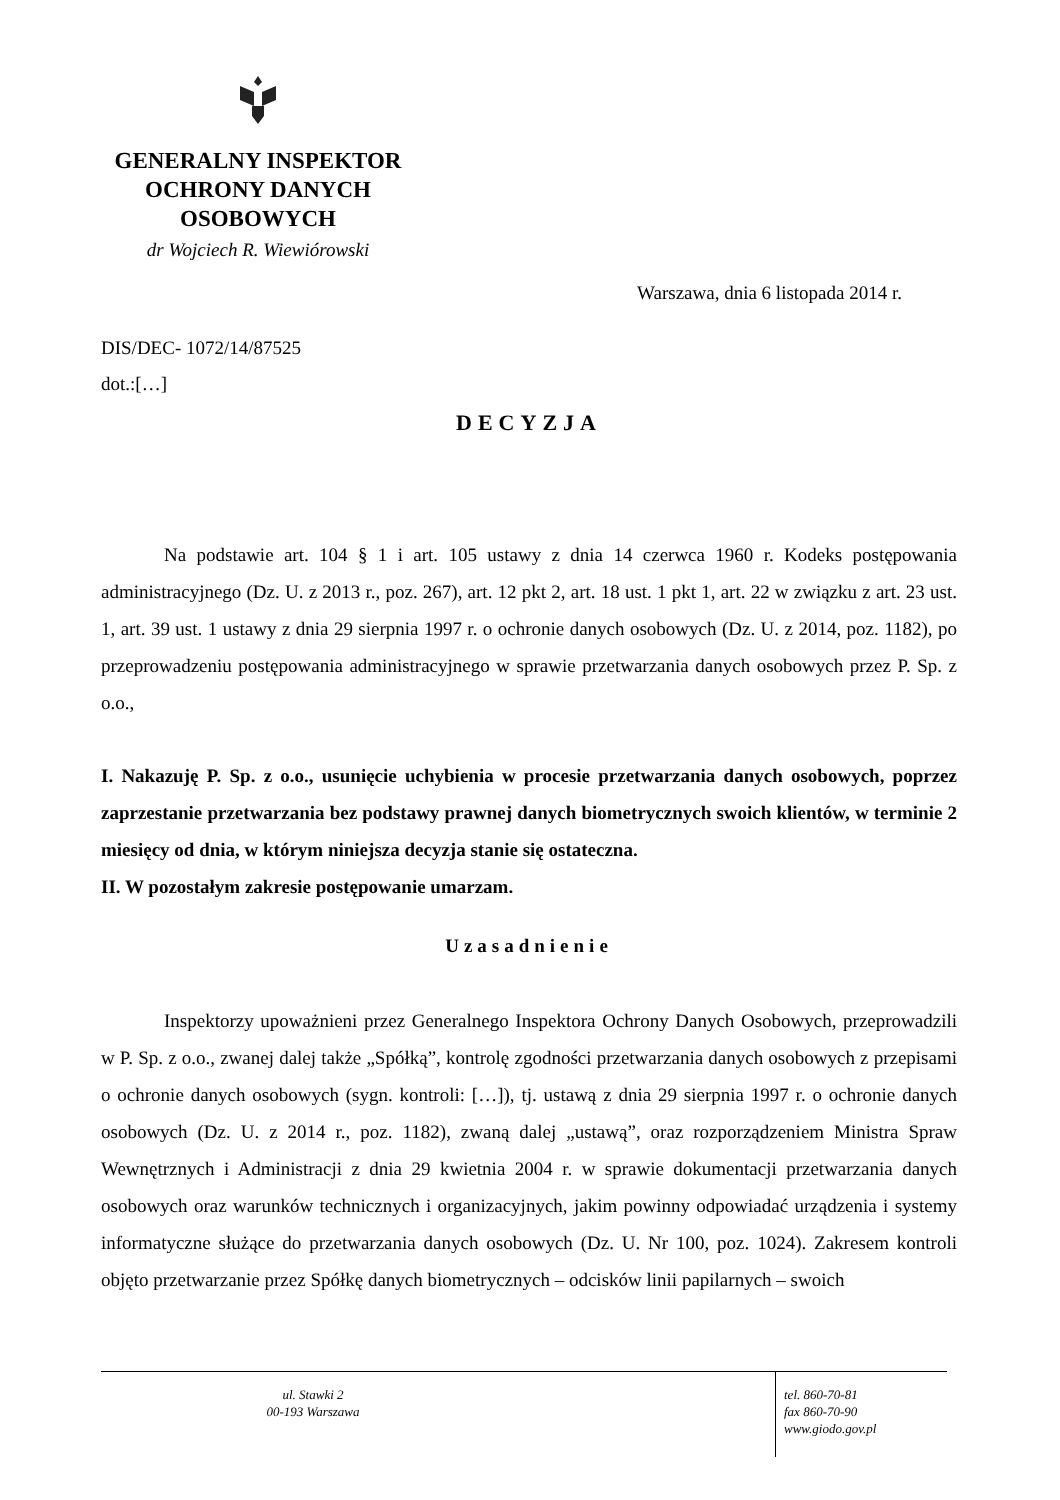GENERALNY INSPEKTOR
OCHRONY DANYCH
OSOBOWYCH
dr Wojciech R. Wiewiórowski
Warszawa, dnia 6 listopada 2014 r.
DIS/DEC- 1072/14/87525
dot.:[…]
DECYZJA
Na podstawie art. 104 § 1 i art. 105 ustawy z dnia 14 czerwca 1960 r. Kodeks postępowania administracyjnego (Dz. U. z 2013 r., poz. 267), art. 12 pkt 2, art. 18 ust. 1 pkt 1, art. 22 w związku z art. 23 ust. 1, art. 39 ust. 1 ustawy z dnia 29 sierpnia 1997 r. o ochronie danych osobowych (Dz. U. z 2014, poz. 1182), po przeprowadzeniu postępowania administracyjnego w sprawie przetwarzania danych osobowych przez P. Sp. z o.o.,
I. Nakazuję P. Sp. z o.o., usunięcie uchybienia w procesie przetwarzania danych osobowych, poprzez zaprzestanie przetwarzania bez podstawy prawnej danych biometrycznych swoich klientów, w terminie 2 miesięcy od dnia, w którym niniejsza decyzja stanie się ostateczna.
II. W pozostałym zakresie postępowanie umarzam.
Uzasadnienie
Inspektorzy upoważnieni przez Generalnego Inspektora Ochrony Danych Osobowych, przeprowadzili w P. Sp. z o.o., zwanej dalej także „Spółką”, kontrolę zgodności przetwarzania danych osobowych z przepisami o ochronie danych osobowych (sygn. kontroli: […]), tj. ustawą z dnia 29 sierpnia 1997 r. o ochronie danych osobowych (Dz. U. z 2014 r., poz. 1182), zwaną dalej „ustawą”, oraz rozporządzeniem Ministra Spraw Wewnętrznych i Administracji z dnia 29 kwietnia 2004 r. w sprawie dokumentacji przetwarzania danych osobowych oraz warunków technicznych i organizacyjnych, jakim powinny odpowiadać urządzenia i systemy informatyczne służące do przetwarzania danych osobowych (Dz. U. Nr 100, poz. 1024). Zakresem kontroli objęto przetwarzanie przez Spółkę danych biometrycznych – odcisków linii papilarnych – swoich
ul. Stawki 2
00-193 Warszawa
tel. 860-70-81
fax 860-70-90
www.giodo.gov.pl